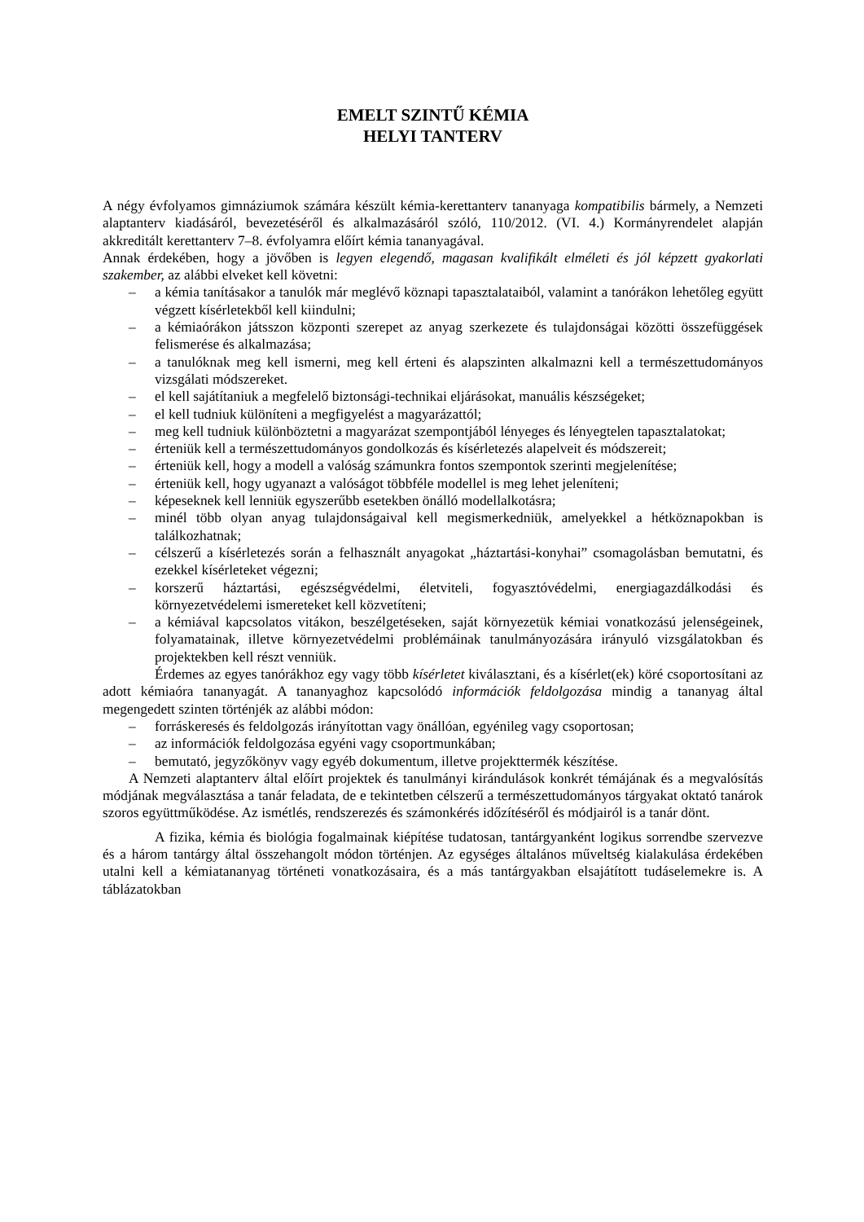EMELT SZINTŰ KÉMIA
HELYI TANTERV
A négy évfolyamos gimnáziumok számára készült kémia-kerettanterv tananyaga kompatibilis bármely, a Nemzeti alaptanterv kiadásáról, bevezetéséről és alkalmazásáról szóló, 110/2012. (VI. 4.) Kormányrendelet alapján akkreditált kerettanterv 7–8. évfolyamra előírt kémia tananyagával.
Annak érdekében, hogy a jövőben is legyen elegendő, magasan kvalifikált elméleti és jól képzett gyakorlati szakember, az alábbi elveket kell követni:
– a kémia tanításakor a tanulók már meglévő köznapi tapasztalataiból, valamint a tanórákon lehetőleg együtt végzett kísérletekből kell kiindulni;
– a kémiaórákon játsszon központi szerepet az anyag szerkezete és tulajdonságai közötti összefüggések felismerése és alkalmazása;
– a tanulóknak meg kell ismerni, meg kell érteni és alapszinten alkalmazni kell a természettudományos vizsgálati módszereket.
– el kell sajátítaniuk a megfelelő biztonsági-technikai eljárásokat, manuális készségeket;
– el kell tudniuk különíteni a megfigyelést a magyarázattól;
– meg kell tudniuk különböztetni a magyarázat szempontjából lényeges és lényegtelen tapasztalatokat;
– érteniük kell a természettudományos gondolkozás és kísérletezés alapelveit és módszereit;
– érteniük kell, hogy a modell a valóság számunkra fontos szempontok szerinti megjelenítése;
– érteniük kell, hogy ugyanazt a valóságot többféle modellel is meg lehet jeleníteni;
– képeseknek kell lenniük egyszerűbb esetekben önálló modellalkotásra;
– minél több olyan anyag tulajdonságaival kell megismerkedniük, amelyekkel a hétköznapokban is találkozhatnak;
– célszerű a kísérletezés során a felhasznált anyagokat „háztartási-konyhai” csomagolásban bemutatni, és ezekkel kísérleteket végezni;
– korszerű háztartási, egészségvédelmi, életviteli, fogyasztóvédelmi, energiagazdálkodási és környezetvédelemi ismereteket kell közvetíteni;
– a kémiával kapcsolatos vitákon, beszélgetéseken, saját környezetük kémiai vonatkozású jelenségeinek, folyamatainak, illetve környezetvédelmi problémáinak tanulmányozására irányuló vizsgálatokban és projektekben kell részt venniük.
Érdemes az egyes tanórákhoz egy vagy több kísérletet kiválasztani, és a kísérlet(ek) köré csoportosítani az adott kémiaóra tananyagát. A tananyaghoz kapcsolódó információk feldolgozása mindig a tananyag által megengedett szinten történjék az alábbi módon:
– forráskeresés és feldolgozás irányítottan vagy önállóan, egyénileg vagy csoportosan;
– az információk feldolgozása egyéni vagy csoportmunkában;
– bemutató, jegyzőkönyv vagy egyéb dokumentum, illetve projekttermék készítése.
A Nemzeti alaptanterv által előírt projektek és tanulmányi kirándulások konkrét témájának és a megvalósítás módjának megválasztása a tanár feladata, de e tekintetben célszerű a természettudományos tárgyakat oktató tanárok szoros együttműködése. Az ismétlés, rendszerezés és számonkérés időzítéséről és módjairól is a tanár dönt.
A fizika, kémia és biológia fogalmainak kiépítése tudatosan, tantárgyanként logikus sorrendbe szervezve és a három tantárgy által összehangolt módon történjen. Az egységes általános műveltség kialakulása érdekében utalni kell a kémiatananyag történeti vonatkozásaira, és a más tantárgyakban elsajátított tudáselemekre is. A táblázatokban